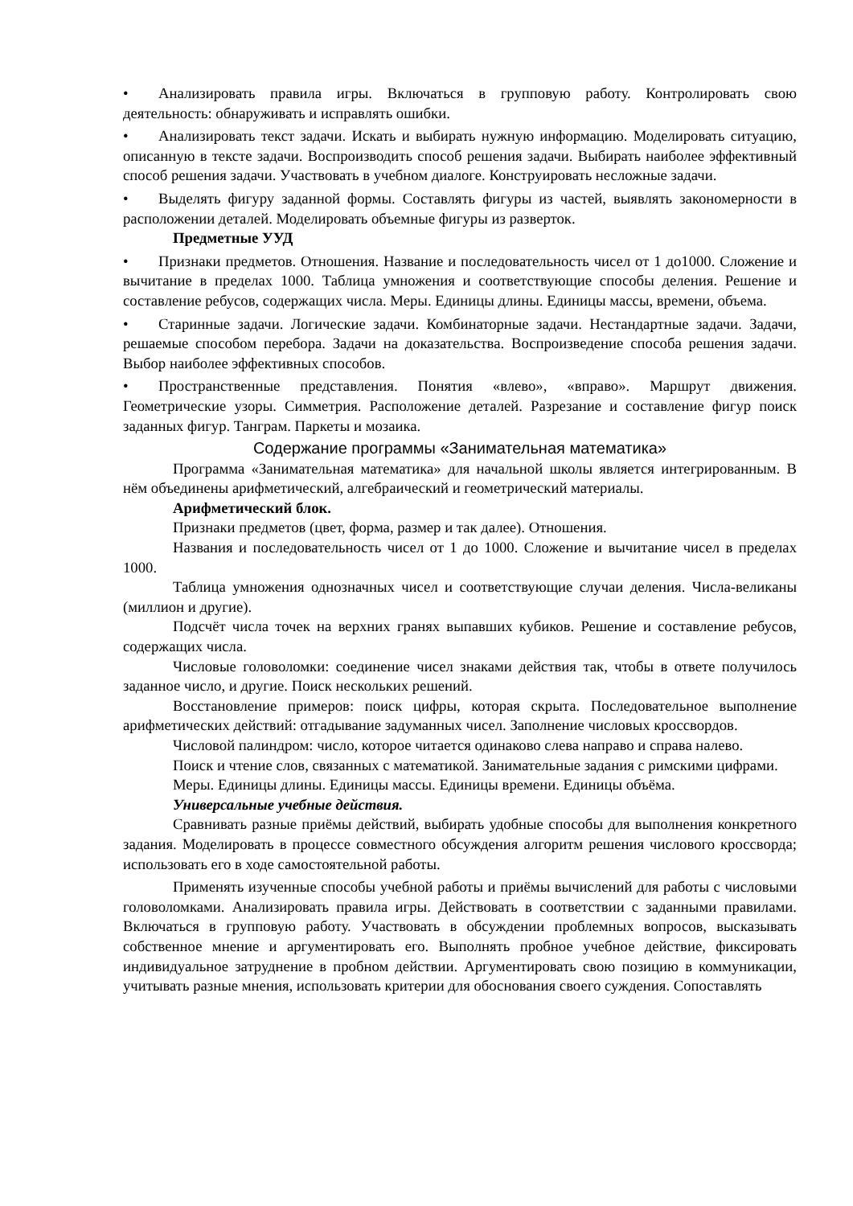• Анализировать правила игры. Включаться в групповую работу. Контролировать свою деятельность: обнаруживать и исправлять ошибки.
• Анализировать текст задачи. Искать и выбирать нужную информацию. Моделировать ситуацию, описанную в тексте задачи. Воспроизводить способ решения задачи. Выбирать наиболее эффективный способ решения задачи. Участвовать в учебном диалоге. Конструировать несложные задачи.
• Выделять фигуру заданной формы. Составлять фигуры из частей, выявлять закономерности в расположении деталей. Моделировать объемные фигуры из разверток.
Предметные УУД
• Признаки предметов. Отношения. Название и последовательность чисел от 1 до1000. Сложение и вычитание в пределах 1000. Таблица умножения и соответствующие способы деления. Решение и составление ребусов, содержащих числа. Меры. Единицы длины. Единицы массы, времени, объема.
• Старинные задачи. Логические задачи. Комбинаторные задачи. Нестандартные задачи. Задачи, решаемые способом перебора. Задачи на доказательства. Воспроизведение способа решения задачи. Выбор наиболее эффективных способов.
• Пространственные представления. Понятия «влево», «вправо». Маршрут движения. Геометрические узоры. Симметрия. Расположение деталей. Разрезание и составление фигур поиск заданных фигур. Танграм. Паркеты и мозаика.
Содержание программы «Занимательная математика»
Программа «Занимательная математика» для начальной школы является интегрированным. В нём объединены арифметический, алгебраический и геометрический материалы.
Арифметический блок.
Признаки предметов (цвет, форма, размер и так далее). Отношения.
Названия и последовательность чисел от 1 до 1000. Сложение и вычитание чисел в пределах 1000.
Таблица умножения однозначных чисел и соответствующие случаи деления. Числа-великаны (миллион и другие).
Подсчёт числа точек на верхних гранях выпавших кубиков. Решение и составление ребусов, содержащих числа.
Числовые головоломки: соединение чисел знаками действия так, чтобы в ответе получилось заданное число, и другие. Поиск нескольких решений.
Восстановление примеров: поиск цифры, которая скрыта. Последовательное выполнение арифметических действий: отгадывание задуманных чисел. Заполнение числовых кроссвордов.
Числовой палиндром: число, которое читается одинаково слева направо и справа налево.
Поиск и чтение слов, связанных с математикой. Занимательные задания с римскими цифрами.
Меры. Единицы длины. Единицы массы. Единицы времени. Единицы объёма.
Универсальные учебные действия.
Сравнивать разные приёмы действий, выбирать удобные способы для выполнения конкретного задания. Моделировать в процессе совместного обсуждения алгоритм решения числового кроссворда; использовать его в ходе самостоятельной работы.
Применять изученные способы учебной работы и приёмы вычислений для работы с числовыми головоломками. Анализировать правила игры. Действовать в соответствии с заданными правилами. Включаться в групповую работу. Участвовать в обсуждении проблемных вопросов, высказывать собственное мнение и аргументировать его. Выполнять пробное учебное действие, фиксировать индивидуальное затруднение в пробном действии. Аргументировать свою позицию в коммуникации, учитывать разные мнения, использовать критерии для обоснования своего суждения. Сопоставлять